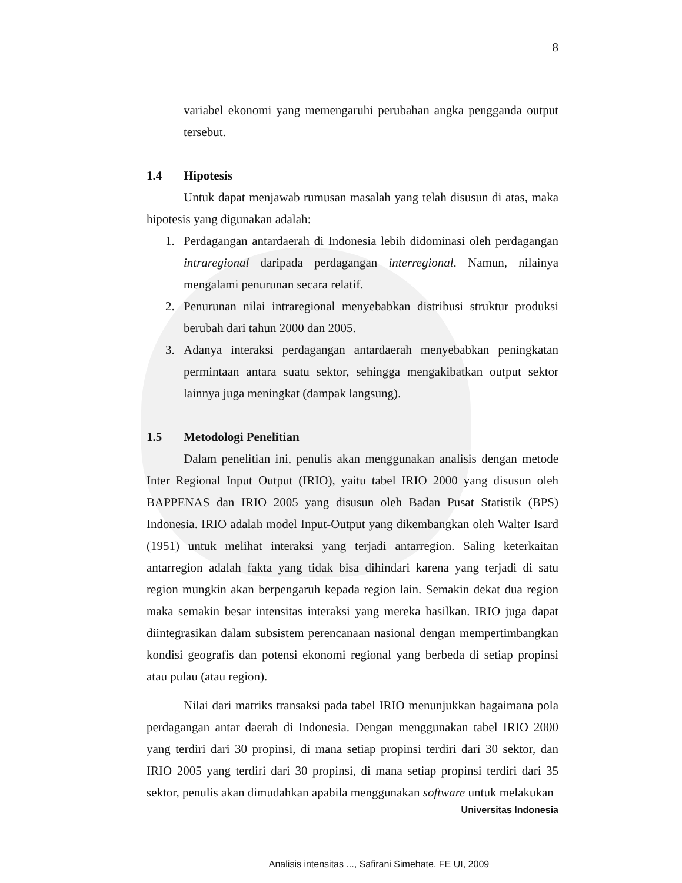8
variabel ekonomi yang memengaruhi perubahan angka pengganda output tersebut.
1.4 Hipotesis
Untuk dapat menjawab rumusan masalah yang telah disusun di atas, maka hipotesis yang digunakan adalah:
1. Perdagangan antardaerah di Indonesia lebih didominasi oleh perdagangan intraregional daripada perdagangan interregional. Namun, nilainya mengalami penurunan secara relatif.
2. Penurunan nilai intraregional menyebabkan distribusi struktur produksi berubah dari tahun 2000 dan 2005.
3. Adanya interaksi perdagangan antardaerah menyebabkan peningkatan permintaan antara suatu sektor, sehingga mengakibatkan output sektor lainnya juga meningkat (dampak langsung).
1.5 Metodologi Penelitian
Dalam penelitian ini, penulis akan menggunakan analisis dengan metode Inter Regional Input Output (IRIO), yaitu tabel IRIO 2000 yang disusun oleh BAPPENAS dan IRIO 2005 yang disusun oleh Badan Pusat Statistik (BPS) Indonesia. IRIO adalah model Input-Output yang dikembangkan oleh Walter Isard (1951) untuk melihat interaksi yang terjadi antarregion. Saling keterkaitan antarregion adalah fakta yang tidak bisa dihindari karena yang terjadi di satu region mungkin akan berpengaruh kepada region lain. Semakin dekat dua region maka semakin besar intensitas interaksi yang mereka hasilkan. IRIO juga dapat diintegrasikan dalam subsistem perencanaan nasional dengan mempertimbangkan kondisi geografis dan potensi ekonomi regional yang berbeda di setiap propinsi atau pulau (atau region).
Nilai dari matriks transaksi pada tabel IRIO menunjukkan bagaimana pola perdagangan antar daerah di Indonesia. Dengan menggunakan tabel IRIO 2000 yang terdiri dari 30 propinsi, di mana setiap propinsi terdiri dari 30 sektor, dan IRIO 2005 yang terdiri dari 30 propinsi, di mana setiap propinsi terdiri dari 35 sektor, penulis akan dimudahkan apabila menggunakan software untuk melakukan
Universitas Indonesia
Analisis intensitas ..., Safirani Simehate, FE UI, 2009